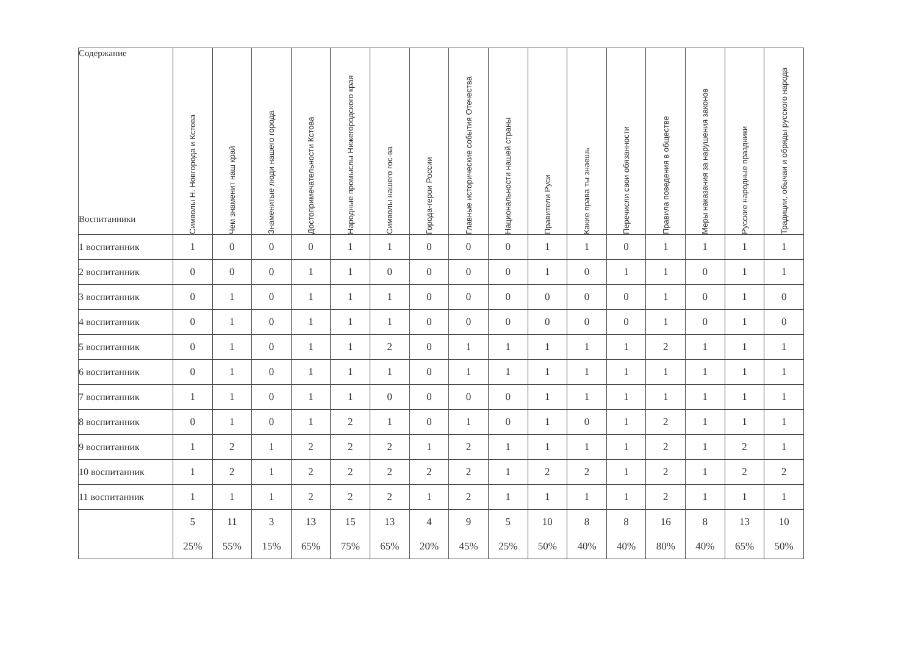| Содержание Воспитанники | Символы Н. Новгорода и Кстова | Чем знаменит наш край | Знаменитые люди нашего города | Достопримечательности Кстова | Народные промыслы Нижегородского края | Символы нашего гос-ва | Города-герои России | Главные исторические события Отечества | Национальности нашей страны | Правители Руси | Какие права ты знаешь | Перечисли свои обязанности | Правила поведения в обществе | Меры наказания за нарушения законов | Русские народные праздники | Традиции, обычаи и обряды русского народа |
| --- | --- | --- | --- | --- | --- | --- | --- | --- | --- | --- | --- | --- | --- | --- | --- | --- |
| 1 воспитанник | 1 | 0 | 0 | 0 | 1 | 1 | 0 | 0 | 0 | 1 | 1 | 0 | 1 | 1 | 1 | 1 |
| 2 воспитанник | 0 | 0 | 0 | 1 | 1 | 0 | 0 | 0 | 0 | 1 | 0 | 1 | 1 | 0 | 1 | 1 |
| 3 воспитанник | 0 | 1 | 0 | 1 | 1 | 1 | 0 | 0 | 0 | 0 | 0 | 0 | 1 | 0 | 1 | 0 |
| 4 воспитанник | 0 | 1 | 0 | 1 | 1 | 1 | 0 | 0 | 0 | 0 | 0 | 0 | 1 | 0 | 1 | 0 |
| 5 воспитанник | 0 | 1 | 0 | 1 | 1 | 2 | 0 | 1 | 1 | 1 | 1 | 1 | 2 | 1 | 1 | 1 |
| 6 воспитанник | 0 | 1 | 0 | 1 | 1 | 1 | 0 | 1 | 1 | 1 | 1 | 1 | 1 | 1 | 1 | 1 |
| 7 воспитанник | 1 | 1 | 0 | 1 | 1 | 0 | 0 | 0 | 0 | 1 | 1 | 1 | 1 | 1 | 1 | 1 |
| 8 воспитанник | 0 | 1 | 0 | 1 | 2 | 1 | 0 | 1 | 0 | 1 | 0 | 1 | 2 | 1 | 1 | 1 |
| 9 воспитанник | 1 | 2 | 1 | 2 | 2 | 2 | 1 | 2 | 1 | 1 | 1 | 1 | 2 | 1 | 2 | 1 |
| 10 воспитанник | 1 | 2 | 1 | 2 | 2 | 2 | 2 | 2 | 1 | 2 | 2 | 1 | 2 | 1 | 2 | 2 |
| 11 воспитанник | 1 | 1 | 1 | 2 | 2 | 2 | 1 | 2 | 1 | 1 | 1 | 1 | 2 | 1 | 1 | 1 |
| | 5 25% | 11 55% | 3 15% | 13 65% | 15 75% | 13 65% | 4 20% | 9 45% | 5 25% | 10 50% | 8 40% | 8 40% | 16 80% | 8 40% | 13 65% | 10 50% |